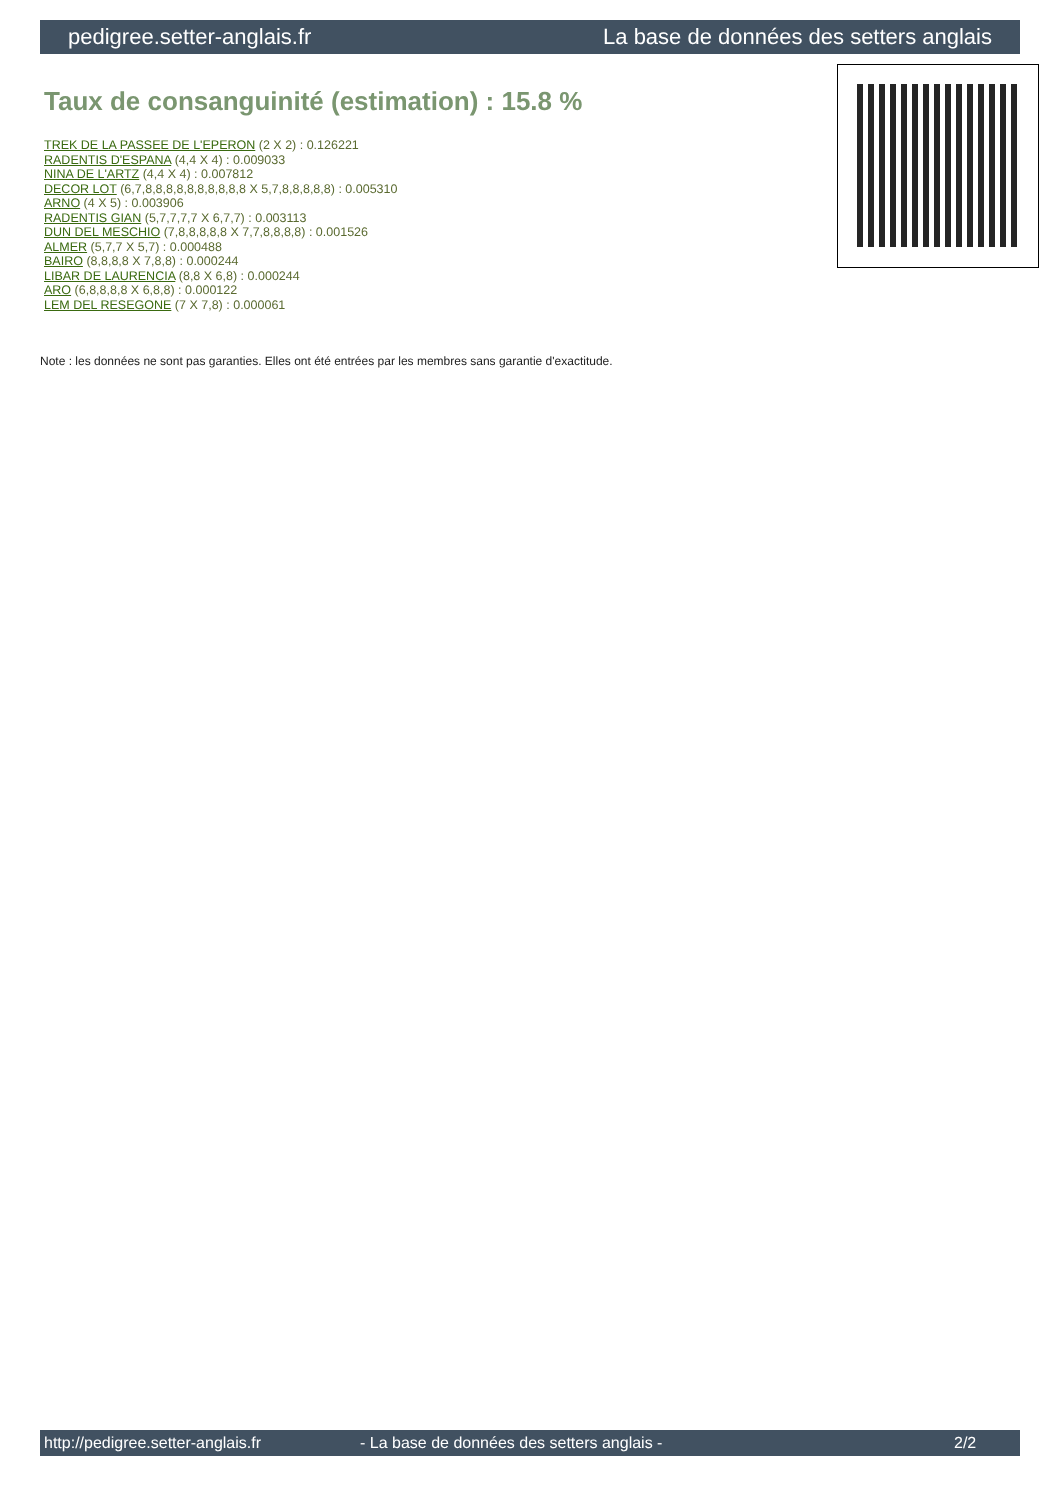pedigree.setter-anglais.fr La base de données des setters anglais
Taux de consanguinité (estimation) : 15.8 %
TREK DE LA PASSEE DE L'EPERON (2 X 2) : 0.126221
RADENTIS D'ESPANA (4,4 X 4) : 0.009033
NINA DE L'ARTZ (4,4 X 4) : 0.007812
DECOR LOT (6,7,8,8,8,8,8,8,8,8,8,8 X 5,7,8,8,8,8,8) : 0.005310
ARNO (4 X 5) : 0.003906
RADENTIS GIAN (5,7,7,7,7 X 6,7,7) : 0.003113
DUN DEL MESCHIO (7,8,8,8,8,8 X 7,7,8,8,8,8) : 0.001526
ALMER (5,7,7 X 5,7) : 0.000488
BAIRO (8,8,8,8 X 7,8,8) : 0.000244
LIBAR DE LAURENCIA (8,8 X 6,8) : 0.000244
ARO (6,8,8,8,8 X 6,8,8) : 0.000122
LEM DEL RESEGONE (7 X 7,8) : 0.000061
Note : les données ne sont pas garanties. Elles ont été entrées par les membres sans garantie d'exactitude.
http://pedigree.setter-anglais.fr - La base de données des setters anglais - 2/2